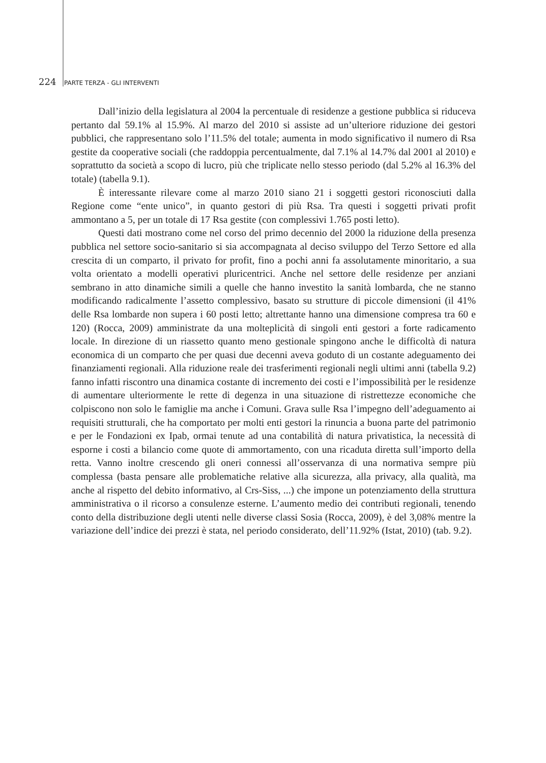224 PARTE TERZA - GLI INTERVENTI
Dall’inizio della legislatura al 2004 la percentuale di residenze a gestione pubblica si riduceva pertanto dal 59.1% al 15.9%. Al marzo del 2010 si assiste ad un’ulteriore riduzione dei gestori pubblici, che rappresentano solo l’11.5% del totale; aumenta in modo significativo il numero di Rsa gestite da cooperative sociali (che raddoppia percentualmente, dal 7.1% al 14.7% dal 2001 al 2010) e soprattutto da società a scopo di lucro, più che triplicate nello stesso periodo (dal 5.2% al 16.3% del totale) (tabella 9.1).
È interessante rilevare come al marzo 2010 siano 21 i soggetti gestori riconosciuti dalla Regione come “ente unico”, in quanto gestori di più Rsa. Tra questi i soggetti privati profit ammontano a 5, per un totale di 17 Rsa gestite (con complessivi 1.765 posti letto).
Questi dati mostrano come nel corso del primo decennio del 2000 la riduzione della presenza pubblica nel settore socio-sanitario si sia accompagnata al deciso sviluppo del Terzo Settore ed alla crescita di un comparto, il privato for profit, fino a pochi anni fa assolutamente minoritario, a sua volta orientato a modelli operativi pluricentrici. Anche nel settore delle residenze per anziani sembrano in atto dinamiche simili a quelle che hanno investito la sanità lombarda, che ne stanno modificando radicalmente l’assetto complessivo, basato su strutture di piccole dimensioni (il 41% delle Rsa lombarde non supera i 60 posti letto; altrettante hanno una dimensione compresa tra 60 e 120) (Rocca, 2009) amministrate da una molteplicità di singoli enti gestori a forte radicamento locale. In direzione di un riassetto quanto meno gestionale spingono anche le difficoltà di natura economica di un comparto che per quasi due decenni aveva goduto di un costante adeguamento dei finanziamenti regionali. Alla riduzione reale dei trasferimenti regionali negli ultimi anni (tabella 9.2) fanno infatti riscontro una dinamica costante di incremento dei costi e l’impossibilità per le residenze di aumentare ulteriormente le rette di degenza in una situazione di ristrettezze economiche che colpiscono non solo le famiglie ma anche i Comuni. Grava sulle Rsa l’impegno dell’adeguamento ai requisiti strutturali, che ha comportato per molti enti gestori la rinuncia a buona parte del patrimonio e per le Fondazioni ex Ipab, ormai tenute ad una contabilità di natura privatistica, la necessità di esporne i costi a bilancio come quote di ammortamento, con una ricaduta diretta sull’importo della retta. Vanno inoltre crescendo gli oneri connessi all’osservanza di una normativa sempre più complessa (basta pensare alle problematiche relative alla sicurezza, alla privacy, alla qualità, ma anche al rispetto del debito informativo, al Crs-Siss, ...) che impone un potenziamento della struttura amministrativa o il ricorso a consulenze esterne. L’aumento medio dei contributi regionali, tenendo conto della distribuzione degli utenti nelle diverse classi Sosia (Rocca, 2009), è del 3,08% mentre la variazione dell’indice dei prezzi è stata, nel periodo considerato, dell’11.92% (Istat, 2010) (tab. 9.2).